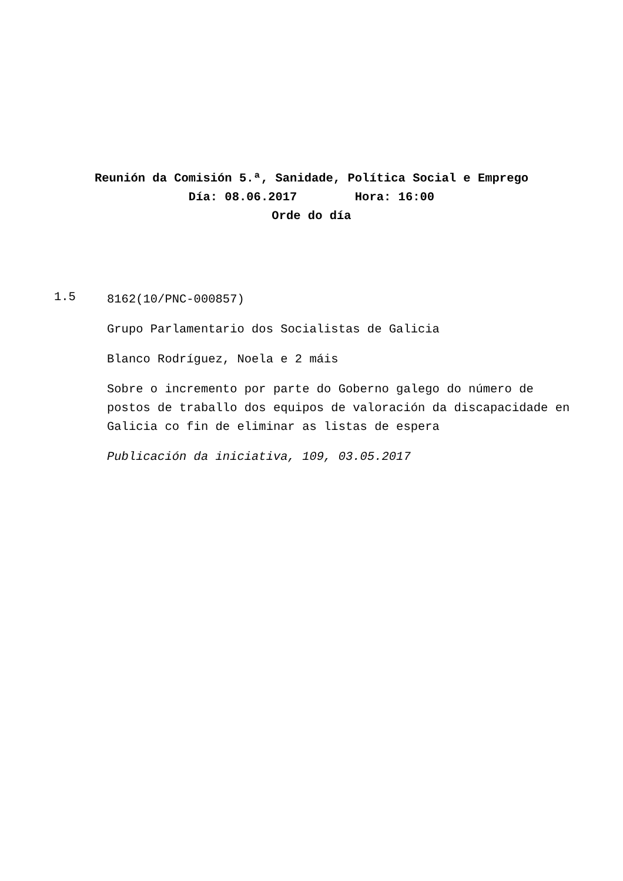Reunión da Comisión 5.ª, Sanidade, Política Social e Emprego
Día: 08.06.2017 Hora: 16:00
Orde do día
1.5
8162(10/PNC-000857)
Grupo Parlamentario dos Socialistas de Galicia
Blanco Rodríguez, Noela e 2 máis
Sobre o incremento por parte do Goberno galego do número de postos de traballo dos equipos de valoración da discapacidade en Galicia co fin de eliminar as listas de espera
Publicación da iniciativa, 109, 03.05.2017